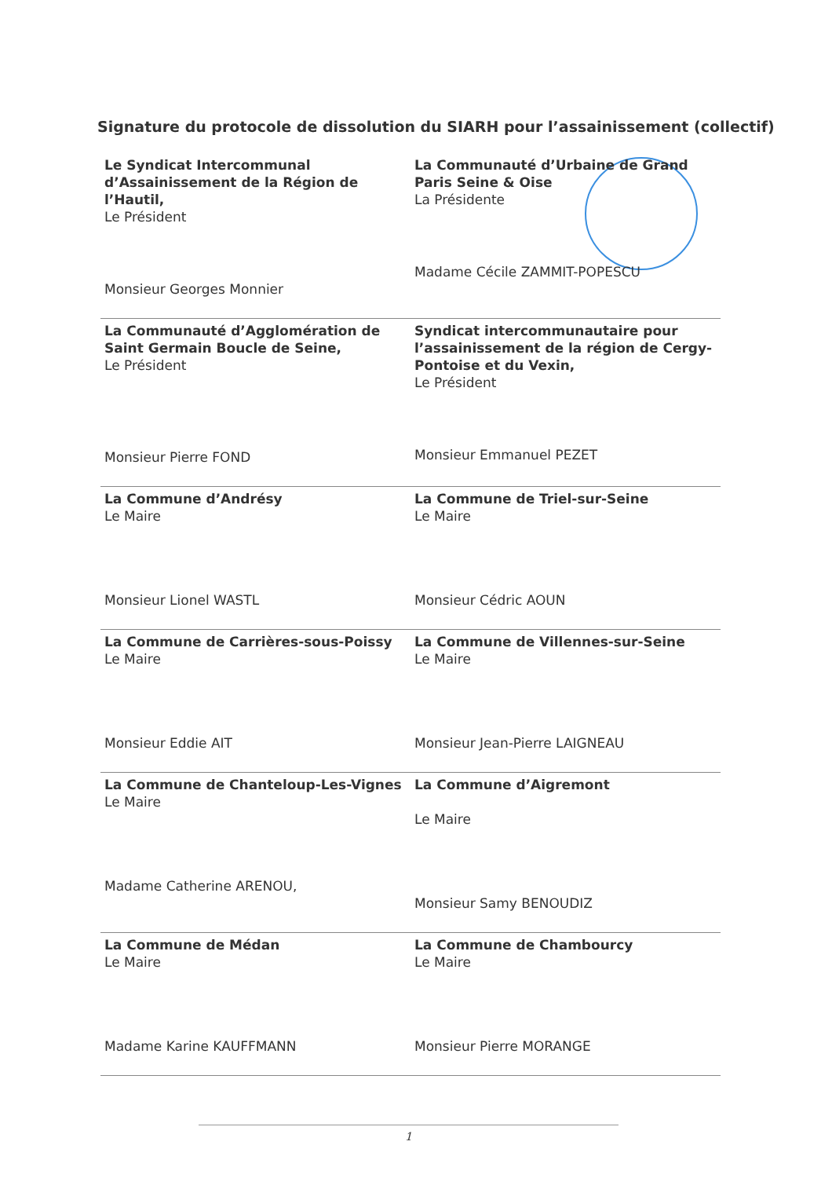Signature du protocole de dissolution du SIARH pour l’assainissement (collectif)
| Le Syndicat Intercommunal d’Assainissement de la Région de l’Hautil, Le Président Monsieur Georges Monnier | La Communauté d’Urbaine de Grand Paris Seine & Oise La Présidente Madame Cécile ZAMMIT-POPESCU |
| La Communauté d’Agglomération de Saint Germain Boucle de Seine, Le Président Monsieur Pierre FOND | Syndicat intercommunautaire pour l’assainissement de la région de Cergy-Pontoise et du Vexin, Le Président Monsieur Emmanuel PEZET |
| La Commune d’Andrésy Le Maire Monsieur Lionel WASTL | La Commune de Triel-sur-Seine Le Maire Monsieur Cédric AOUN |
| La Commune de Carrières-sous-Poissy Le Maire Monsieur Eddie AIT | La Commune de Villennes-sur-Seine Le Maire Monsieur Jean-Pierre LAIGNEAU |
| La Commune de Chanteloup-Les-Vignes Le Maire Madame Catherine ARENOU, | La Commune d’Aigremont Le Maire Monsieur Samy BENOUDIZ |
| La Commune de Médan Le Maire Madame Karine KAUFFMANN | La Commune de Chambourcy Le Maire Monsieur Pierre MORANGE |
1